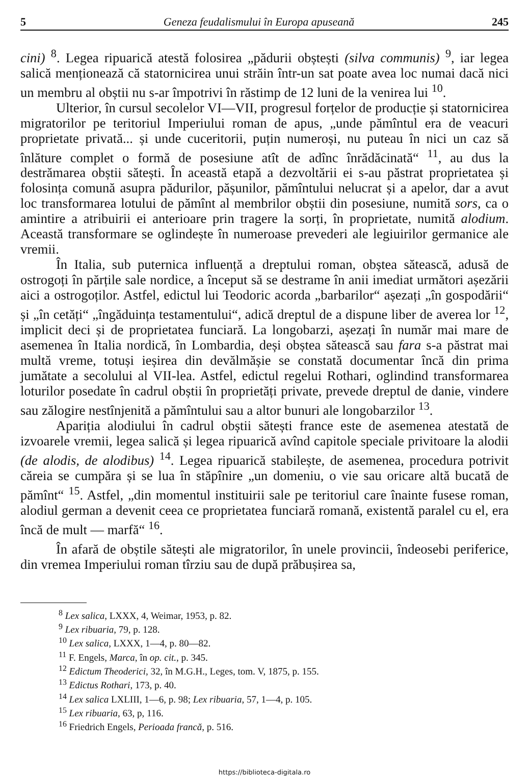5 Geneza feudalismului în Europa apuseană 245
cini) <sup>8</sup>. Legea ripuarică atestă folosirea „pădurii obștești (silva communis) <sup>9</sup>, iar legea salică menționează că statornicirea unui străin într-un sat poate avea loc numai dacă nici un membru al obștii nu s-ar împotrivi în răstimp de 12 luni de la venirea lui <sup>10</sup>.
Ulterior, în cursul secolelor VI—VII, progresul forțelor de producție și statornicirea migratorilor pe teritoriul Imperiului roman de apus, „unde pămîntul era de veacuri proprietate privată... și unde cuceritorii, puțin numeroși, nu puteau în nici un caz să înlăture complet o formă de posesiune atît de adînc înrădăcinată“ <sup>11</sup>, au dus la destrămarea obștii sătești. În această etapă a dezvoltării ei s-au păstrat proprietatea și folosința comună asupra pădurilor, pășunilor, pămîntului nelucrat și a apelor, dar a avut loc transformarea lotului de pămînt al membrilor obștii din posesiune, numită sors, ca o amintire a atribuirii ei anterioare prin tragere la sorți, în proprietate, numită alodium. Această transformare se oglindește în numeroase prevederi ale legiuirilor germanice ale vremii.
În Italia, sub puternica influență a dreptului roman, obștea sătească, adusă de ostrogoți în părțile sale nordice, a început să se destrame în anii imediat următori așezării aici a ostrogoților. Astfel, edictul lui Teodoric acorda „barbarilor“ așezați „în gospodării“ și „în cetăți“ „îngăduința testamentului“, adică dreptul de a dispune liber de averea lor <sup>12</sup>, implicit deci și de proprietatea funciară. La longobarzi, așezați în număr mai mare de asemenea în Italia nordică, în Lombardia, deși obștea sătească sau fara s-a păstrat mai multă vreme, totuși ieșirea din devălmășie se constată documentar încă din prima jumătate a secolului al VII-lea. Astfel, edictul regelui Rothari, oglindind transformarea loturilor posedate în cadrul obștii în proprietăți private, prevede dreptul de danie, vindere sau zălogire nestînjenită a pămîntului sau a altor bunuri ale longobarzilor <sup>13</sup>.
Apariția alodiului în cadrul obștii sătești france este de asemenea atestată de izvoarele vremii, legea salică și legea ripuarică avînd capitole speciale privitoare la alodii (de alodis, de alodibus) <sup>14</sup>. Legea ripuarică stabilește, de asemenea, procedura potrivit căreia se cumpăra și se lua în stăpînire „un domeniu, o vie sau oricare altă bucată de pămînt“ <sup>15</sup>. Astfel, „din momentul instituirii sale pe teritoriul care înainte fusese roman, alodiul german a devenit ceea ce proprietatea funciară romană, existentă paralel cu el, era încă de mult — marfă“ <sup>16</sup>.
În afară de obștile sătești ale migratorilor, în unele provincii, îndeosebi periferice, din vremea Imperiului roman tîrziu sau de după prăbușirea sa,
<sup>8</sup> Lex salica, LXXX, 4, Weimar, 1953, p. 82.
<sup>9</sup> Lex ribuaria, 79, p. 128.
<sup>10</sup> Lex salica, LXXX, 1—4, p. 80—82.
<sup>11</sup> F. Engels, Marca, în op. cit., p. 345.
<sup>12</sup> Edictum Theoderici, 32, în M.G.H., Leges, tom. V, 1875, p. 155.
<sup>13</sup> Edictus Rothari, 173, p. 40.
<sup>14</sup> Lex salica LXLIII, 1—6, p. 98; Lex ribuaria, 57, 1—4, p. 105.
<sup>15</sup> Lex ribuaria, 63, p, 116.
<sup>16</sup> Friedrich Engels, Perioada francă, p. 516.
https://biblioteca-digitala.ro